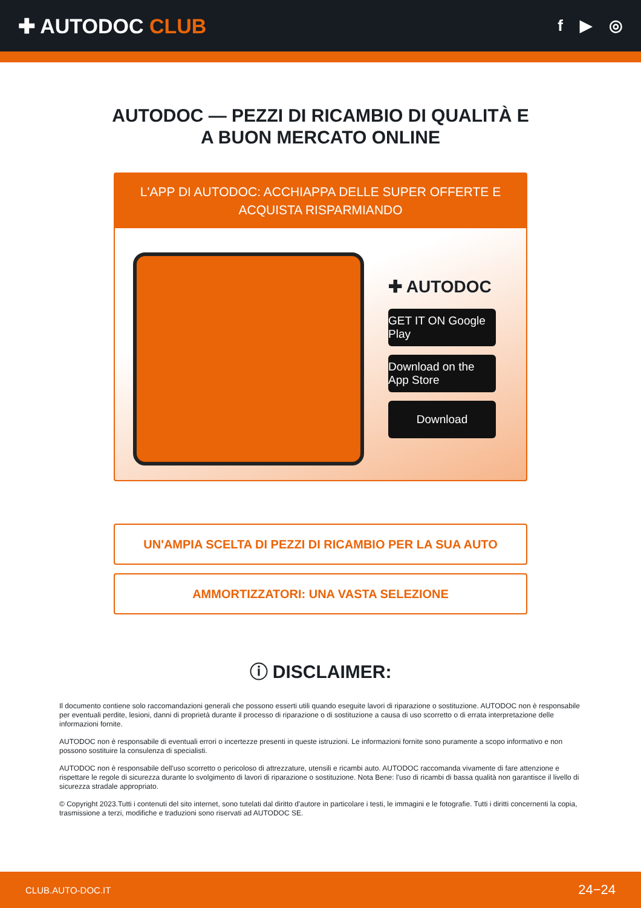✚ AUTODOC CLUB
f ▶ ◎
AUTODOC — PEZZI DI RICAMBIO DI QUALITÀ E A BUON MERCATO ONLINE
L'APP DI AUTODOC: ACCHIAPPA DELLE SUPER OFFERTE E ACQUISTA RISPARMIANDO
✚ AUTODOC
GET IT ON Google Play
Download on the App Store
Download
UN'AMPIA SCELTA DI PEZZI DI RICAMBIO PER LA SUA AUTO
AMMORTIZZATORI: UNA VASTA SELEZIONE
ⓘ DISCLAIMER:
Il documento contiene solo raccomandazioni generali che possono esserti utili quando eseguite lavori di riparazione o sostituzione. AUTODOC non è responsabile per eventuali perdite, lesioni, danni di proprietà durante il processo di riparazione o di sostituzione a causa di uso scorretto o di errata interpretazione delle informazioni fornite.
AUTODOC non è responsabile di eventuali errori o incertezze presenti in queste istruzioni. Le informazioni fornite sono puramente a scopo informativo e non possono sostituire la consulenza di specialisti.
AUTODOC non è responsabile dell'uso scorretto o pericoloso di attrezzature, utensili e ricambi auto. AUTODOC raccomanda vivamente di fare attenzione e rispettare le regole di sicurezza durante lo svolgimento di lavori di riparazione o sostituzione. Nota Bene: l'uso di ricambi di bassa qualità non garantisce il livello di sicurezza stradale appropriato.
© Copyright 2023.Tutti i contenuti del sito internet, sono tutelati dal diritto d'autore in particolare i testi, le immagini e le fotografie. Tutti i diritti concernenti la copia, trasmissione a terzi, modifiche e traduzioni sono riservati ad AUTODOC SE.
CLUB.AUTO-DOC.IT 24−24